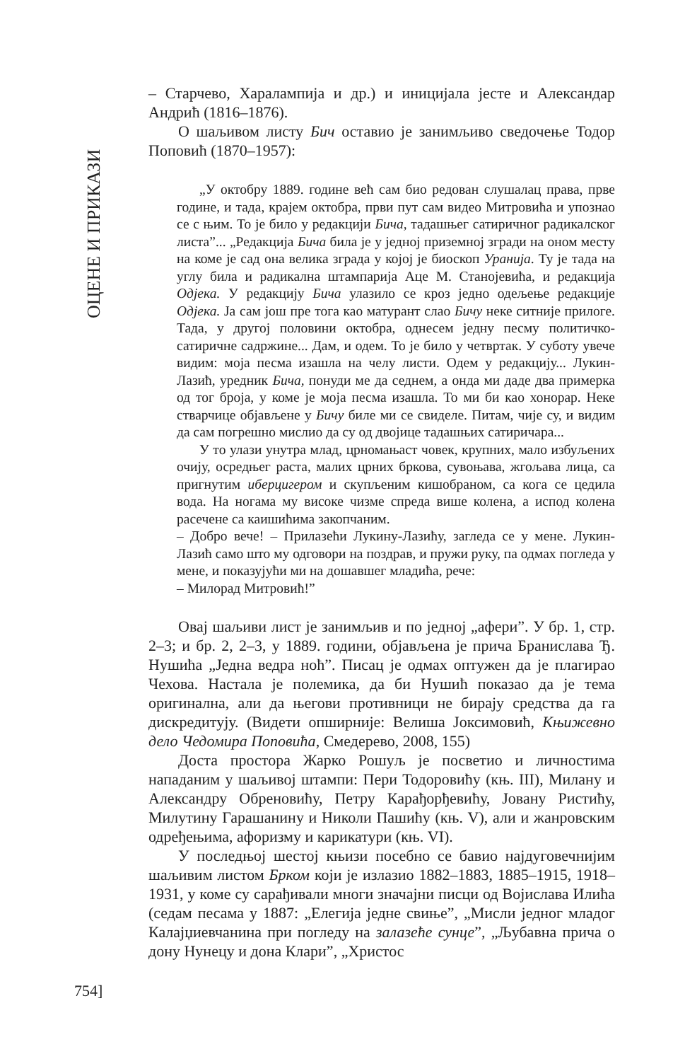ОЦЕНЕ И ПРИКАЗИ
– Старчево, Харалампија и др.) и иницијала јесте и Александар Андрић (1816–1876).
О шаљивом листу Бич оставио је занимљиво сведочење Тодор Поповић (1870–1957):
„У октобру 1889. године већ сам био редован слушалац права, прве године, и тада, крајем октобра, први пут сам видео Митровића и упознао се с њим. То је било у редакцији Бича, тадашњег сатиричног радикалског листа”... „Редакција Бича била је у једној приземној згради на оном месту на коме је сад она велика зграда у којој је биоскоп Уранија. Ту је тада на углу била и радикална штампарија Аце М. Станојевића, и редакција Одјека. У редакцију Бича улазило се кроз једно одељење редакције Одјека. Ја сам још пре тога као матурант слао Бичу неке ситније прилоге. Тада, у другој половини октобра, однесем једну песму политичко-сатиричне садржине... Дам, и одем. То је било у четвртак. У суботу увече видим: моја песма изашла на челу листи. Одем у редакцију... Лукин-Лазић, уредник Бича, понуди ме да седнем, а онда ми даде два примерка од тог броја, у коме је моја песма изашла. То ми би као хонорар. Неке стварчице објављене у Бичу биле ми се свиделе. Питам, чије су, и видим да сам погрешно мислио да су од двојице тадашњих сатиричара...
У то улази унутра млад, црномањаст човек, крупних, мало избуљених очију, осредњег раста, малих црних бркова, сувоњава, жгољава лица, са пригнутим иберцигером и скупљеним кишобраном, са кога се цедила вода. На ногама му високе чизме спреда више колена, а испод колена расечене са каишићима закопчаним.
– Добро вече! – Прилазећи Лукину-Лазићу, загледа се у мене. Лукин-Лазић само што му одговори на поздрав, и пружи руку, па одмах погледа у мене, и показујући ми на дошавшег младића, рече:
– Милорад Митровић!”
Овај шаљиви лист је занимљив и по једној „афери”. У бр. 1, стр. 2–3; и бр. 2, 2–3, у 1889. години, објављена је прича Бранислава Ђ. Нушића „Једна ведра ноћ”. Писац је одмах оптужен да је плагирао Чехова. Настала је полемика, да би Нушић показао да је тема оригинална, али да његови противници не бирају средства да га дискредитују. (Видети опширније: Велиша Јоксимовић, Књижевно дело Чедомира Поповића, Смедерево, 2008, 155)
Доста простора Жарко Рошуљ је посветио и личностима нападаним у шаљивој штампи: Пери Тодоровићу (књ. III), Милану и Александру Обреновићу, Петру Карађорђевићу, Јовану Ристићу, Милутину Гарашанину и Николи Пашићу (књ. V), али и жанровским одређењима, афоризму и карикатури (књ. VI).
У последњој шестој књизи посебно се бавио најдуговечнијим шаљивим листом Бр­ком који је излазио 1882–1883, 1885–1915, 1918–1931, у коме су сарађивали многи значајни писци од Војислава Илића (седам песама у 1887: „Елегија једне свиње”, „Мисли једног младог Калајџиевчанина при погледу на залазеће сунце”, „Љубавна прича о дону Нунецу и дона Клари”, „Христос
754]